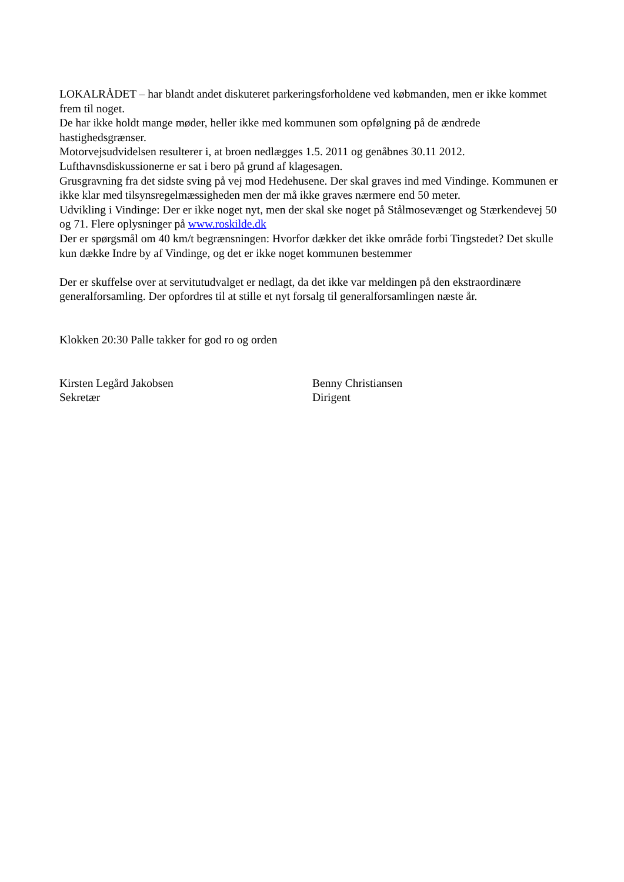LOKALRÅDET – har blandt andet diskuteret parkeringsforholdene ved købmanden, men er ikke kommet frem til noget.
De har ikke holdt mange møder, heller ikke med kommunen som opfølgning på de ændrede hastighedsgrænser.
Motorvejsudvidelsen resulterer i, at broen nedlægges 1.5. 2011 og genåbnes 30.11 2012.
Lufthavnsdiskussionerne er sat i bero på grund af klagesagen.
Grusgravning fra det sidste sving på vej mod Hedehusene. Der skal graves ind med Vindinge. Kommunen er ikke klar med tilsynsregelmæssigheden men der må ikke graves nærmere end 50 meter.
Udvikling i Vindinge: Der er ikke noget nyt, men der skal ske noget på Stålmosevænget og Stærkendevej 50 og 71. Flere oplysninger på www.roskilde.dk
Der er spørgsmål om 40 km/t begrænsningen: Hvorfor dækker det ikke område forbi Tingstedet? Det skulle kun dække Indre by af Vindinge, og det er ikke noget kommunen bestemmer
Der er skuffelse over at servitutudvalget er nedlagt, da det ikke var meldingen på den ekstraordinære generalforsamling. Der opfordres til at stille et nyt forsalg til generalforsamlingen næste år.
Klokken 20:30 Palle takker for god ro og orden
Kirsten Legård Jakobsen
Sekretær
Benny Christiansen
Dirigent